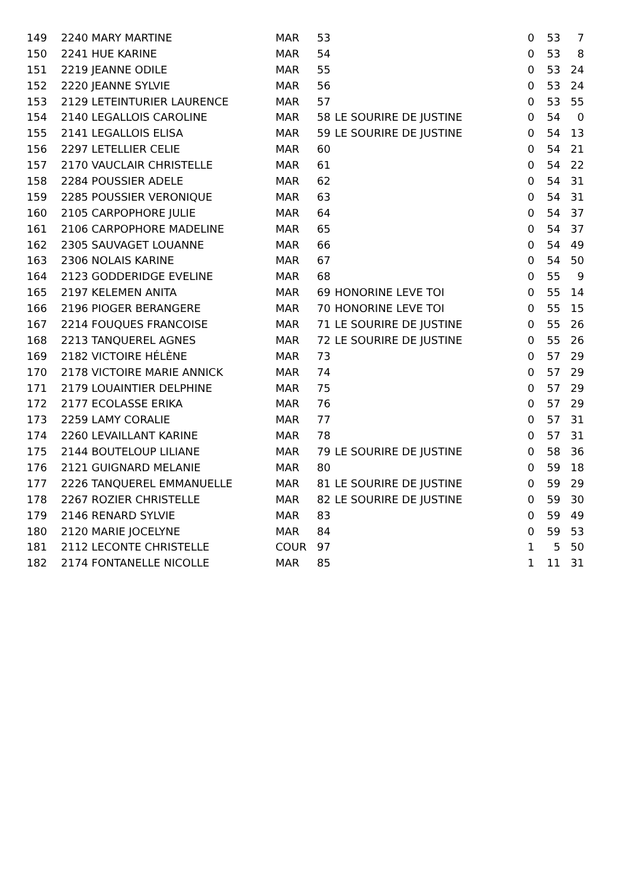| 149 | 2240 MARY MARTINE | MAR | 53 | | 0 | 53 | 7 |
| 150 | 2241 HUE KARINE | MAR | 54 | | 0 | 53 | 8 |
| 151 | 2219 JEANNE ODILE | MAR | 55 | | 0 | 53 | 24 |
| 152 | 2220 JEANNE SYLVIE | MAR | 56 | | 0 | 53 | 24 |
| 153 | 2129 LETEINTURIER LAURENCE | MAR | 57 | | 0 | 53 | 55 |
| 154 | 2140 LEGALLOIS CAROLINE | MAR | 58 | LE SOURIRE DE JUSTINE | 0 | 54 | 0 |
| 155 | 2141 LEGALLOIS ELISA | MAR | 59 | LE SOURIRE DE JUSTINE | 0 | 54 | 13 |
| 156 | 2297 LETELLIER CELIE | MAR | 60 | | 0 | 54 | 21 |
| 157 | 2170 VAUCLAIR CHRISTELLE | MAR | 61 | | 0 | 54 | 22 |
| 158 | 2284 POUSSIER ADELE | MAR | 62 | | 0 | 54 | 31 |
| 159 | 2285 POUSSIER VERONIQUE | MAR | 63 | | 0 | 54 | 31 |
| 160 | 2105 CARPOPHORE JULIE | MAR | 64 | | 0 | 54 | 37 |
| 161 | 2106 CARPOPHORE MADELINE | MAR | 65 | | 0 | 54 | 37 |
| 162 | 2305 SAUVAGET LOUANNE | MAR | 66 | | 0 | 54 | 49 |
| 163 | 2306 NOLAIS KARINE | MAR | 67 | | 0 | 54 | 50 |
| 164 | 2123 GODDERIDGE EVELINE | MAR | 68 | | 0 | 55 | 9 |
| 165 | 2197 KELEMEN ANITA | MAR | 69 | HONORINE LEVE TOI | 0 | 55 | 14 |
| 166 | 2196 PIOGER BERANGERE | MAR | 70 | HONORINE LEVE TOI | 0 | 55 | 15 |
| 167 | 2214 FOUQUES FRANCOISE | MAR | 71 | LE SOURIRE DE JUSTINE | 0 | 55 | 26 |
| 168 | 2213 TANQUEREL AGNES | MAR | 72 | LE SOURIRE DE JUSTINE | 0 | 55 | 26 |
| 169 | 2182 VICTOIRE HÉLÈNE | MAR | 73 | | 0 | 57 | 29 |
| 170 | 2178 VICTOIRE MARIE ANNICK | MAR | 74 | | 0 | 57 | 29 |
| 171 | 2179 LOUAINTIER DELPHINE | MAR | 75 | | 0 | 57 | 29 |
| 172 | 2177 ECOLASSE ERIKA | MAR | 76 | | 0 | 57 | 29 |
| 173 | 2259 LAMY CORALIE | MAR | 77 | | 0 | 57 | 31 |
| 174 | 2260 LEVAILLANT KARINE | MAR | 78 | | 0 | 57 | 31 |
| 175 | 2144 BOUTELOUP LILIANE | MAR | 79 | LE SOURIRE DE JUSTINE | 0 | 58 | 36 |
| 176 | 2121 GUIGNARD MELANIE | MAR | 80 | | 0 | 59 | 18 |
| 177 | 2226 TANQUEREL EMMANUELLE | MAR | 81 | LE SOURIRE DE JUSTINE | 0 | 59 | 29 |
| 178 | 2267 ROZIER CHRISTELLE | MAR | 82 | LE SOURIRE DE JUSTINE | 0 | 59 | 30 |
| 179 | 2146 RENARD SYLVIE | MAR | 83 | | 0 | 59 | 49 |
| 180 | 2120 MARIE JOCELYNE | MAR | 84 | | 0 | 59 | 53 |
| 181 | 2112 LECONTE CHRISTELLE | COUR | 97 | | 1 | 5 | 50 |
| 182 | 2174 FONTANELLE NICOLLE | MAR | 85 | | 1 | 11 | 31 |